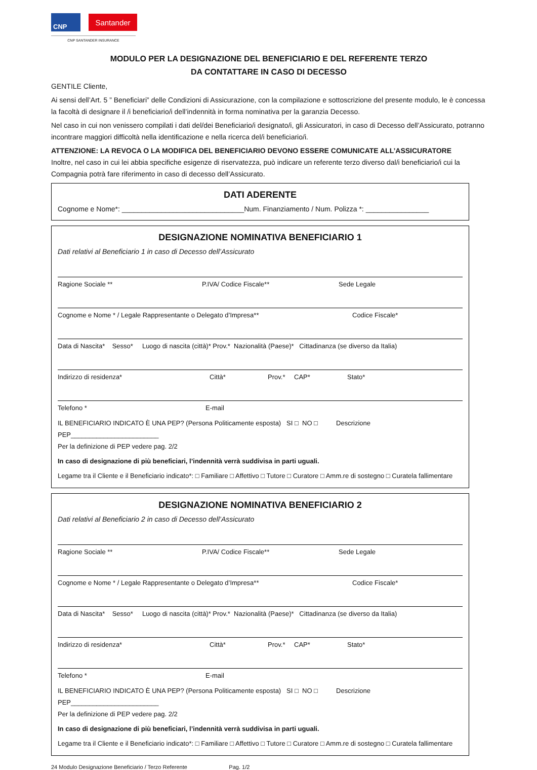CNP
Santander
CNP SANTANDER INSURANCE
MODULO PER LA DESIGNAZIONE DEL BENEFICIARIO E DEL REFERENTE TERZO
DA CONTATTARE IN CASO DI DECESSO
GENTILE Cliente,
Ai sensi dell’Art. 5 ” Beneficiari” delle Condizioni di Assicurazione, con la compilazione e sottoscrizione del presente modulo, le è concessa la facoltà di designare il /i beneficiario/i dell’indennità in forma nominativa per la garanzia Decesso.
Nel caso in cui non venissero compilati i dati del/dei Beneficiario/i designato/i, gli Assicuratori, in caso di Decesso dell’Assicurato, potranno incontrare maggiori difficoltà nella identificazione e nella ricerca del/i beneficiario/i.
ATTENZIONE: LA REVOCA O LA MODIFICA DEL BENEFICIARIO DEVONO ESSERE COMUNICATE ALL’ASSICURATORE
Inoltre, nel caso in cui lei abbia specifiche esigenze di riservatezza, può indicare un referente terzo diverso dal/i beneficiario/i cui la Compagnia potrà fare riferimento in caso di decesso dell’Assicurato.
DATI ADERENTE
Cognome e Nome*: _______________________________Num. Finanziamento / Num. Polizza *: ________________
DESIGNAZIONE NOMINATIVA BENEFICIARIO 1
Dati relativi al Beneficiario 1 in caso di Decesso dell’Assicurato
Ragione Sociale ** P.IVA/ Codice Fiscale** Sede Legale
Cognome e Nome * / Legale Rappresentante o Delegato d’Impresa** Codice Fiscale*
Data di Nascita* Sesso* Luogo di nascita (città)* Prov.* Nazionalità (Paese)* Cittadinanza (se diverso da Italia)
Indirizzo di residenza* Città* Prov.* CAP* Stato*
Telefono * E-mail
IL BENEFICIARIO INDICATO È UNA PEP? (Persona Politicamente esposta) SI □ NO □ Descrizione PEP________________________
Per la definizione di PEP vedere pag. 2/2
In caso di designazione di più beneficiari, l’indennità verrà suddivisa in parti uguali.
Legame tra il Cliente e il Beneficiario indicato*: □ Familiare □ Affettivo □ Tutore □ Curatore □ Amm.re di sostegno □ Curatela fallimentare
DESIGNAZIONE NOMINATIVA BENEFICIARIO 2
Dati relativi al Beneficiario 2 in caso di Decesso dell’Assicurato
Ragione Sociale ** P.IVA/ Codice Fiscale** Sede Legale
Cognome e Nome * / Legale Rappresentante o Delegato d’Impresa** Codice Fiscale*
Data di Nascita* Sesso* Luogo di nascita (città)* Prov.* Nazionalità (Paese)* Cittadinanza (se diverso da Italia)
Indirizzo di residenza* Città* Prov.* CAP* Stato*
Telefono * E-mail
IL BENEFICIARIO INDICATO È UNA PEP? (Persona Politicamente esposta) SI □ NO □ Descrizione PEP________________________
Per la definizione di PEP vedere pag. 2/2
In caso di designazione di più beneficiari, l’indennità verrà suddivisa in parti uguali.
Legame tra il Cliente e il Beneficiario indicato*: □ Familiare □ Affettivo □ Tutore □ Curatore □ Amm.re di sostegno □ Curatela fallimentare
24 Modulo Designazione Beneficiario / Terzo Referente Pag. 1/2